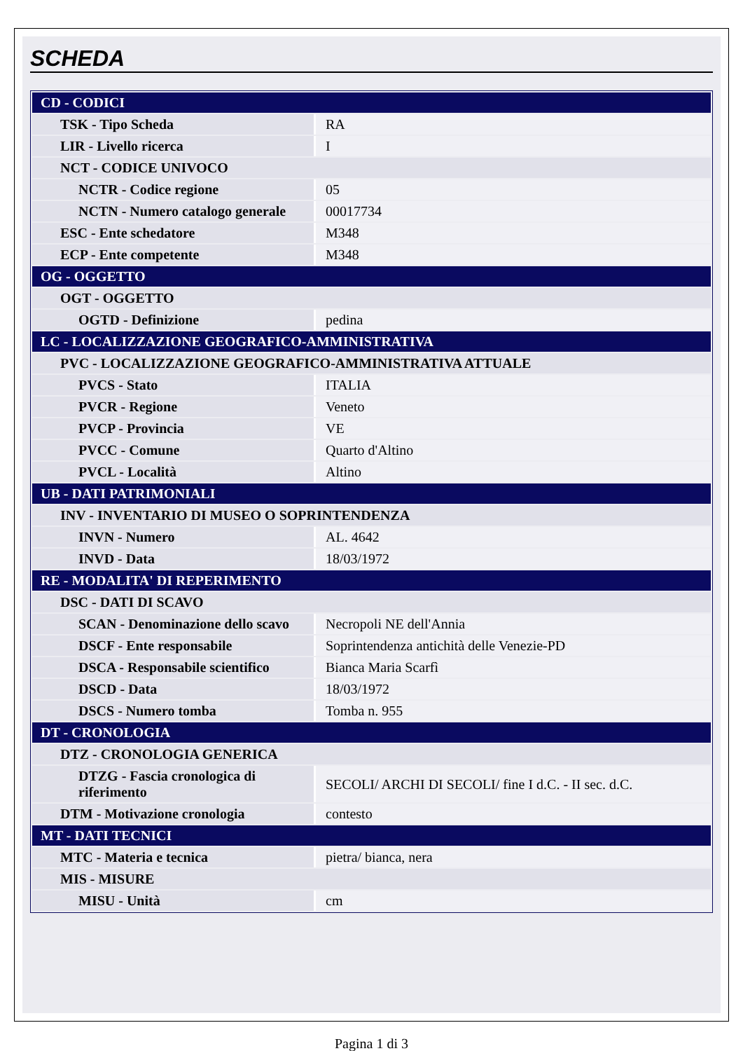SCHEDA
| CD - CODICI | |
| TSK - Tipo Scheda | RA |
| LIR - Livello ricerca | I |
| NCT - CODICE UNIVOCO | |
| NCTR - Codice regione | 05 |
| NCTN - Numero catalogo generale | 00017734 |
| ESC - Ente schedatore | M348 |
| ECP - Ente competente | M348 |
| OG - OGGETTO | |
| OGT - OGGETTO | |
| OGTD - Definizione | pedina |
| LC - LOCALIZZAZIONE GEOGRAFICO-AMMINISTRATIVA | |
| PVC - LOCALIZZAZIONE GEOGRAFICO-AMMINISTRATIVA ATTUALE | |
| PVCS - Stato | ITALIA |
| PVCR - Regione | Veneto |
| PVCP - Provincia | VE |
| PVCC - Comune | Quarto d'Altino |
| PVCL - Località | Altino |
| UB - DATI PATRIMONIALI | |
| INV - INVENTARIO DI MUSEO O SOPRINTENDENZA | |
| INVN - Numero | AL. 4642 |
| INVD - Data | 18/03/1972 |
| RE - MODALITA' DI REPERIMENTO | |
| DSC - DATI DI SCAVO | |
| SCAN - Denominazione dello scavo | Necropoli NE dell'Annia |
| DSCF - Ente responsabile | Soprintendenza antichità delle Venezie-PD |
| DSCA - Responsabile scientifico | Bianca Maria Scarfì |
| DSCD - Data | 18/03/1972 |
| DSCS - Numero tomba | Tomba n. 955 |
| DT - CRONOLOGIA | |
| DTZ - CRONOLOGIA GENERICA | |
| DTZG - Fascia cronologica di riferimento | SECOLI/ ARCHI DI SECOLI/ fine I d.C. - II sec. d.C. |
| DTM - Motivazione cronologia | contesto |
| MT - DATI TECNICI | |
| MTC - Materia e tecnica | pietra/ bianca, nera |
| MIS - MISURE | |
| MISU - Unità | cm |
Pagina 1 di 3